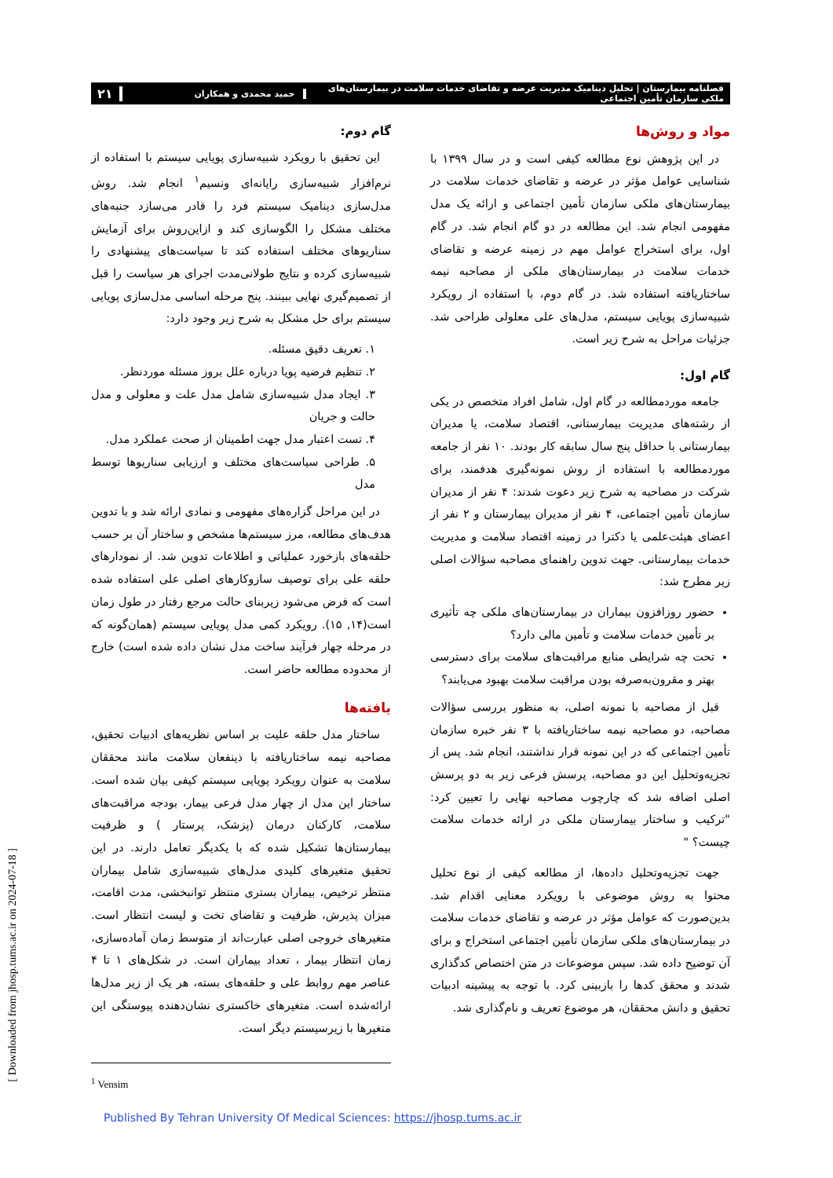فصلنامه بیمارستان | تحلیل دینامیک مدیریت عرضه و تقاضای خدمات سلامت در بیمارستان‌های ملکی سازمان تأمین اجتماعی
حمید محمدی و همکاران
۲۱
مواد و روش‌ها
در این پژوهش نوع مطالعه کیفی است و در سال ۱۳۹۹ با شناسایی عوامل مؤثر در عرضه و تقاضای خدمات سلامت در بیمارستان‌های ملکی سازمان تأمین اجتماعی و ارائه یک مدل مفهومی انجام شد. این مطالعه در دو گام انجام شد. در گام اول، برای استخراج عوامل مهم در زمینه عرضه و تقاضای خدمات سلامت در بیمارستان‌های ملکی از مصاحبه نیمه ساختاریافته استفاده شد. در گام دوم، با استفاده از رویکرد شبیه‌سازی پویایی سیستم، مدل‌های علی معلولی طراحی شد. جزئیات مراحل به شرح زیر است.
گام اول:
جامعه موردمطالعه در گام اول، شامل افراد متخصص در یکی از رشته‌های مدیریت بیمارستانی، اقتصاد سلامت، یا مدیران بیمارستانی با حداقل پنج سال سابقه کار بودند. ۱۰ نفر از جامعه موردمطالعه با استفاده از روش نمونه‌گیری هدفمند، برای شرکت در مصاحبه به شرح زیر دعوت شدند: ۴ نفر از مدیران سازمان تأمین اجتماعی، ۴ نفر از مدیران بیمارستان و ۲ نفر از اعضای هیئت‌علمی یا دکترا در زمینه اقتصاد سلامت و مدیریت خدمات بیمارستانی. جهت تدوین راهنمای مصاحبه سؤالات اصلی زیر مطرح شد:
حضور روزافزون بیماران در بیمارستان‌های ملکی چه تأثیری بر تأمین خدمات سلامت و تأمین مالی دارد؟
تحت چه شرایطی منابع مراقبت‌های سلامت برای دسترسی بهتر و مقرون‌به‌صرفه بودن مراقبت سلامت بهبود می‌یابند؟
قبل از مصاحبه با نمونه اصلی، به منظور بررسی سؤالات مصاحبه، دو مصاحبه نیمه ساختاریافته با ۳ نفر خبره سازمان تأمین اجتماعی که در این نمونه قرار نداشتند، انجام شد. پس از تجزیه‌وتحلیل این دو مصاحبه، پرسش فرعی زیر به دو پرسش اصلی اضافه شد که چارچوب مصاحبه نهایی را تعیین کرد: "ترکیب و ساختار بیمارستان ملکی در ارائه خدمات سلامت چیست؟ "
جهت تجزیه‌وتحلیل داده‌ها، از مطالعه کیفی از نوع تحلیل محتوا به روش موضوعی با رویکرد معنایی اقدام شد. بدین‌صورت که عوامل مؤثر در عرضه و تقاضای خدمات سلامت در بیمارستان‌های ملکی سازمان تأمین اجتماعی استخراج و برای آن توضیح داده شد. سپس موضوعات در متن اختصاص کدگذاری شدند و محقق کدها را بازبینی کرد. با توجه به پیشینه ادبیات تحقیق و دانش محققان، هر موضوع تعریف و نام‌گذاری شد.
گام دوم:
این تحقیق با رویکرد شبیه‌سازی پویایی سیستم با استفاده از نرم‌افزار شبیه‌سازی رایانه‌ای ونسیم<sup>۱</sup> انجام شد. روش مدل‌سازی دینامیک سیستم فرد را قادر می‌سازد جنبه‌های مختلف مشکل را الگوسازی کند و ازاین‌روش برای آزمایش سناریوهای مختلف استفاده کند تا سیاست‌های پیشنهادی را شبیه‌سازی کرده و نتایج طولانی‌مدت اجرای هر سیاست را قبل از تصمیم‌گیری نهایی ببینند. پنج مرحله اساسی مدل‌سازی پویایی سیستم برای حل مشکل به شرح زیر وجود دارد:
۱. تعریف دقیق مسئله.
۲. تنظیم فرضیه پویا درباره علل بروز مسئله موردنظر.
۳. ایجاد مدل شبیه‌سازی شامل مدل علت و معلولی و مدل حالت و جریان
۴. تست اعتبار مدل جهت اطمینان از صحت عملکرد مدل.
۵. طراحی سیاست‌های مختلف و ارزیابی سناریوها توسط مدل
در این مراحل گزاره‌های مفهومی و نمادی ارائه شد و با تدوین هدف‌های مطالعه، مرز سیستم‌ها مشخص و ساختار آن بر حسب حلقه‌های بازخورد عملیاتی و اطلاعات تدوین شد. از نمودارهای حلقه علی برای توصیف سازوکارهای اصلی علی استفاده شده است که فرض می‌شود زیربنای حالت مرجع رفتار در طول زمان است(۱۴, ۱۵). رویکرد کمی مدل پویایی سیستم (همان‌گونه که در مرحله چهار فرآیند ساخت مدل نشان داده شده است) خارج از محدوده مطالعه حاضر است.
یافته‌ها
ساختار مدل حلقه علیت بر اساس نظریه‌های ادبیات تحقیق، مصاحبه نیمه ساختاریافته با ذینفعان سلامت مانند محققان سلامت به عنوان رویکرد پویایی سیستم کیفی بیان شده است. ساختار این مدل از چهار مدل فرعی بیمار، بودجه مراقبت‌های سلامت، کارکنان درمان (پزشک، پرستار ) و ظرفیت بیمارستان‌ها تشکیل شده که با یکدیگر تعامل دارند. در این تحقیق متغیرهای کلیدی مدل‌های شبیه‌سازی شامل بیماران منتظر ترخیص، بیماران بستری منتظر توانبخشی، مدت اقامت، میزان پذیرش، ظرفیت و تقاضای تخت و لیست انتظار است. متغیرهای خروجی اصلی عبارت‌اند از متوسط زمان آماده‌سازی، زمان انتظار بیمار ، تعداد بیماران است. در شکل‌های ۱ تا ۴ عناصر مهم روابط علی و حلقه‌های بسته، هر یک از زیر مدل‌ها ارائه‌شده است. متغیرهای خاکستری نشان‌دهنده پیوستگی این متغیرها با زیرسیستم دیگر است.
<sup>1</sup> Vensim
[ Downloaded from jhosp.tums.ac.ir on 2024-07-18 ]
Published By Tehran University Of Medical Sciences: https://jhosp.tums.ac.ir